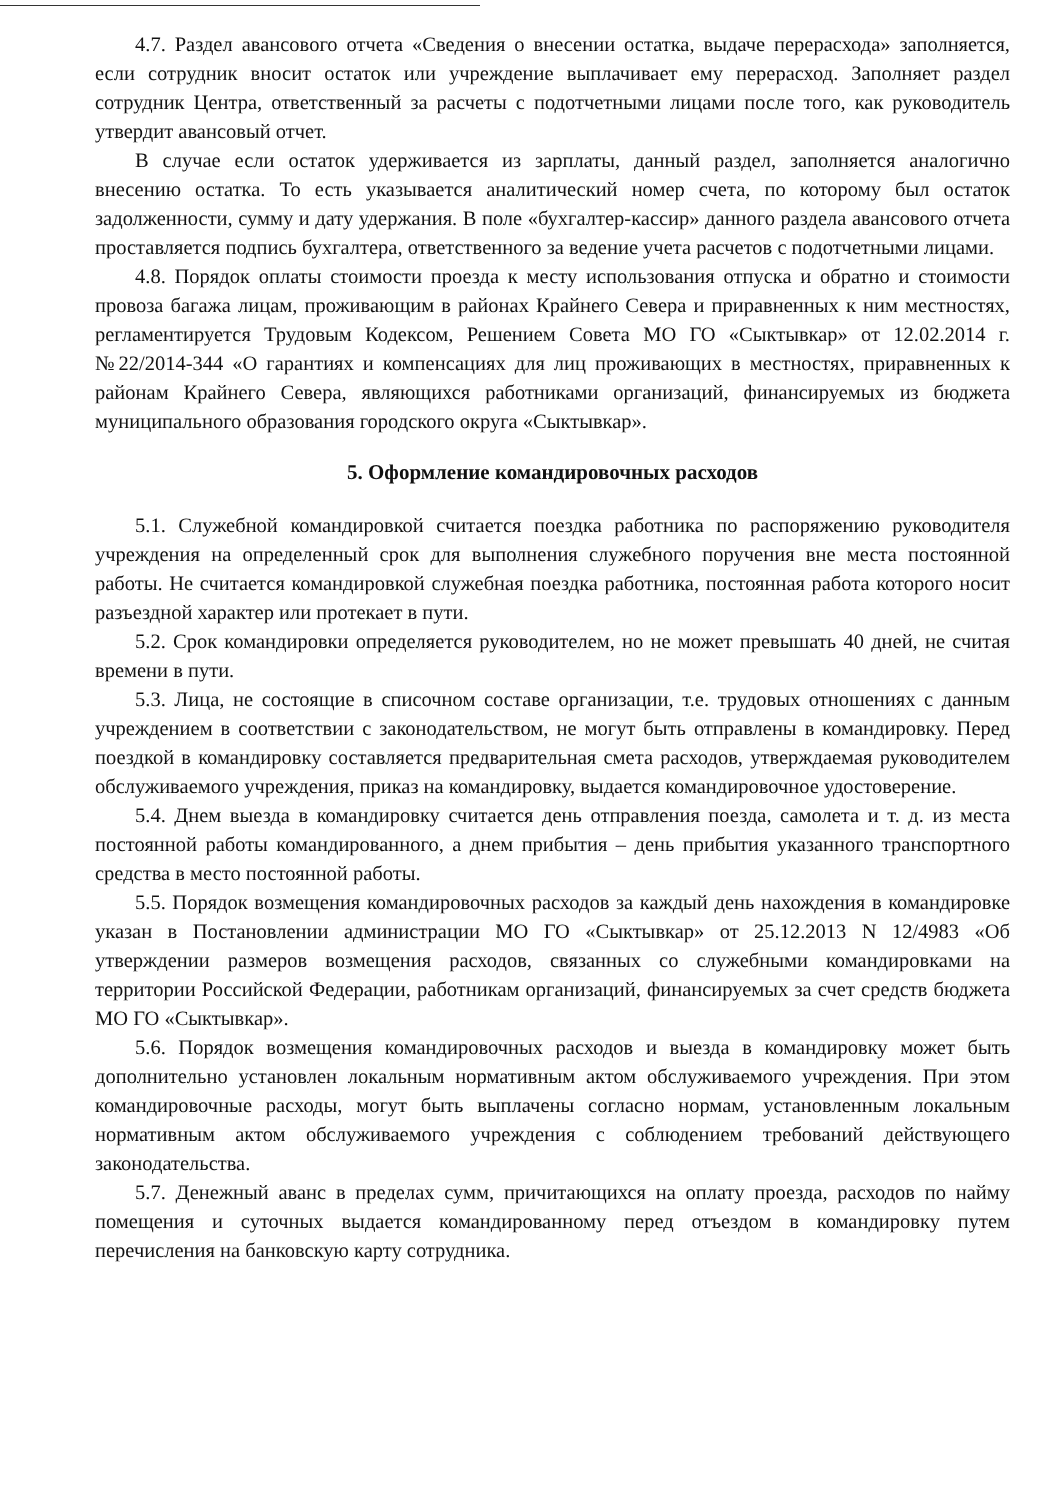4.7. Раздел авансового отчета «Сведения о внесении остатка, выдаче перерасхода» заполняется, если сотрудник вносит остаток или учреждение выплачивает ему перерасход. Заполняет раздел сотрудник Центра, ответственный за расчеты с подотчетными лицами после того, как руководитель утвердит авансовый отчет.
В случае если остаток удерживается из зарплаты, данный раздел, заполняется аналогично внесению остатка. То есть указывается аналитический номер счета, по которому был остаток задолженности, сумму и дату удержания. В поле «бухгалтер-кассир» данного раздела авансового отчета проставляется подпись бухгалтера, ответственного за ведение учета расчетов с подотчетными лицами.
4.8. Порядок оплаты стоимости проезда к месту использования отпуска и обратно и стоимости провоза багажа лицам, проживающим в районах Крайнего Севера и приравненных к ним местностях, регламентируется Трудовым Кодексом, Решением Совета МО ГО «Сыктывкар» от 12.02.2014 г. №22/2014-344 «О гарантиях и компенсациях для лиц проживающих в местностях, приравненных к районам Крайнего Севера, являющихся работниками организаций, финансируемых из бюджета муниципального образования городского округа «Сыктывкар».
5. Оформление командировочных расходов
5.1. Служебной командировкой считается поездка работника по распоряжению руководителя учреждения на определенный срок для выполнения служебного поручения вне места постоянной работы. Не считается командировкой служебная поездка работника, постоянная работа которого носит разъездной характер или протекает в пути.
5.2. Срок командировки определяется руководителем, но не может превышать 40 дней, не считая времени в пути.
5.3. Лица, не состоящие в списочном составе организации, т.е. трудовых отношениях с данным учреждением в соответствии с законодательством, не могут быть отправлены в командировку. Перед поездкой в командировку составляется предварительная смета расходов, утверждаемая руководителем обслуживаемого учреждения, приказ на командировку, выдается командировочное удостоверение.
5.4. Днем выезда в командировку считается день отправления поезда, самолета и т. д. из места постоянной работы командированного, а днем прибытия – день прибытия указанного транспортного средства в место постоянной работы.
5.5. Порядок возмещения командировочных расходов за каждый день нахождения в командировке указан в Постановлении администрации МО ГО «Сыктывкар» от 25.12.2013 N 12/4983 «Об утверждении размеров возмещения расходов, связанных со служебными командировками на территории Российской Федерации, работникам организаций, финансируемых за счет средств бюджета МО ГО «Сыктывкар».
5.6. Порядок возмещения командировочных расходов и выезда в командировку может быть дополнительно установлен локальным нормативным актом обслуживаемого учреждения. При этом командировочные расходы, могут быть выплачены согласно нормам, установленным локальным нормативным актом обслуживаемого учреждения с соблюдением требований действующего законодательства.
5.7. Денежный аванс в пределах сумм, причитающихся на оплату проезда, расходов по найму помещения и суточных выдается командированному перед отъездом в командировку путем перечисления на банковскую карту сотрудника.